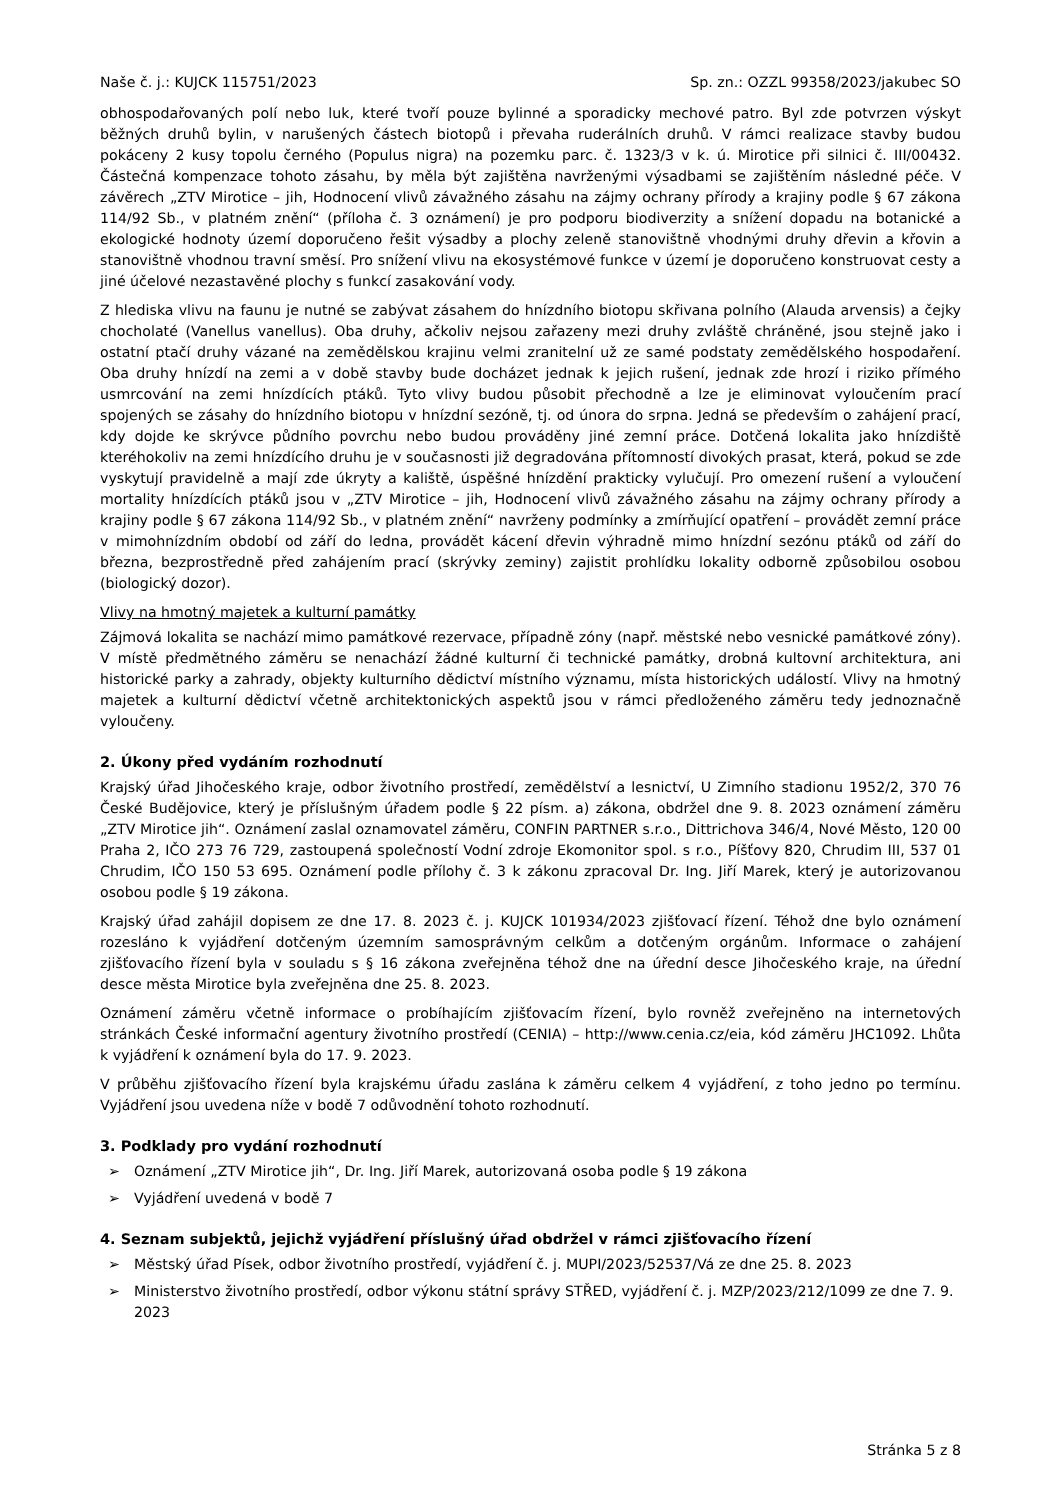Naše č. j.: KUJCK 115751/2023 Sp. zn.: OZZL 99358/2023/jakubec SO
obhospodařovaných polí nebo luk, které tvoří pouze bylinné a sporadicky mechové patro. Byl zde potvrzen výskyt běžných druhů bylin, v narušených částech biotopů i převaha ruderálních druhů. V rámci realizace stavby budou pokáceny 2 kusy topolu černého (Populus nigra) na pozemku parc. č. 1323/3 v k. ú. Mirotice při silnici č. III/00432. Částečná kompenzace tohoto zásahu, by měla být zajištěna navrženými výsadbami se zajištěním následné péče. V závěrech „ZTV Mirotice – jih, Hodnocení vlivů závažného zásahu na zájmy ochrany přírody a krajiny podle § 67 zákona 114/92 Sb., v platném znění“ (příloha č. 3 oznámení) je pro podporu biodiverzity a snížení dopadu na botanické a ekologické hodnoty území doporučeno řešit výsadby a plochy zeleně stanovištně vhodnými druhy dřevin a křovin a stanovištně vhodnou travní směsí. Pro snížení vlivu na ekosystémové funkce v území je doporučeno konstruovat cesty a jiné účelové nezastavěné plochy s funkcí zasakování vody.
Z hlediska vlivu na faunu je nutné se zabývat zásahem do hnízdního biotopu skřivana polního (Alauda arvensis) a čejky chocholaté (Vanellus vanellus). Oba druhy, ačkoliv nejsou zařazeny mezi druhy zvláště chráněné, jsou stejně jako i ostatní ptačí druhy vázané na zemědělskou krajinu velmi zranitelní už ze samé podstaty zemědělského hospodaření. Oba druhy hnízdí na zemi a v době stavby bude docházet jednak k jejich rušení, jednak zde hrozí i riziko přímého usmrcování na zemi hnízdících ptáků. Tyto vlivy budou působit přechodně a lze je eliminovat vyloučením prací spojených se zásahy do hnízdního biotopu v hnízdní sezóně, tj. od února do srpna. Jedná se především o zahájení prací, kdy dojde ke skrývce půdního povrchu nebo budou prováděny jiné zemní práce. Dotčená lokalita jako hnízdiště kteréhokoliv na zemi hnízdícího druhu je v současnosti již degradována přítomností divokých prasat, která, pokud se zde vyskytují pravidelně a mají zde úkryty a kaliště, úspěšné hnízdění prakticky vylučují. Pro omezení rušení a vyloučení mortality hnízdících ptáků jsou v „ZTV Mirotice – jih, Hodnocení vlivů závažného zásahu na zájmy ochrany přírody a krajiny podle § 67 zákona 114/92 Sb., v platném znění“ navrženy podmínky a zmírňující opatření – provádět zemní práce v mimohnízdním období od září do ledna, provádět kácení dřevin výhradně mimo hnízdní sezónu ptáků od září do března, bezprostředně před zahájením prací (skrývky zeminy) zajistit prohlídku lokality odborně způsobilou osobou (biologický dozor).
Vlivy na hmotný majetek a kulturní památky
Zájmová lokalita se nachází mimo památkové rezervace, případně zóny (např. městské nebo vesnické památkové zóny). V místě předmětného záměru se nenachází žádné kulturní či technické památky, drobná kultovní architektura, ani historické parky a zahrady, objekty kulturního dědictví místního významu, místa historických událostí. Vlivy na hmotný majetek a kulturní dědictví včetně architektonických aspektů jsou v rámci předloženého záměru tedy jednoznačně vyloučeny.
2. Úkony před vydáním rozhodnutí
Krajský úřad Jihočeského kraje, odbor životního prostředí, zemědělství a lesnictví, U Zimního stadionu 1952/2, 370 76 České Budějovice, který je příslušným úřadem podle § 22 písm. a) zákona, obdržel dne 9. 8. 2023 oznámení záměru „ZTV Mirotice jih“. Oznámení zaslal oznamovatel záměru, CONFIN PARTNER s.r.o., Dittrichova 346/4, Nové Město, 120 00 Praha 2, IČO 273 76 729, zastoupená společností Vodní zdroje Ekomonitor spol. s r.o., Píšťovy 820, Chrudim III, 537 01 Chrudim, IČO 150 53 695. Oznámení podle přílohy č. 3 k zákonu zpracoval Dr. Ing. Jiří Marek, který je autorizovanou osobou podle § 19 zákona.
Krajský úřad zahájil dopisem ze dne 17. 8. 2023 č. j. KUJCK 101934/2023 zjišťovací řízení. Téhož dne bylo oznámení rozesláno k vyjádření dotčeným územním samosprávným celkům a dotčeným orgánům. Informace o zahájení zjišťovacího řízení byla v souladu s § 16 zákona zveřejněna téhož dne na úřední desce Jihočeského kraje, na úřední desce města Mirotice byla zveřejněna dne 25. 8. 2023.
Oznámení záměru včetně informace o probíhajícím zjišťovacím řízení, bylo rovněž zveřejněno na internetových stránkách České informační agentury životního prostředí (CENIA) – http://www.cenia.cz/eia, kód záměru JHC1092. Lhůta k vyjádření k oznámení byla do 17. 9. 2023.
V průběhu zjišťovacího řízení byla krajskému úřadu zaslána k záměru celkem 4 vyjádření, z toho jedno po termínu. Vyjádření jsou uvedena níže v bodě 7 odůvodnění tohoto rozhodnutí.
3. Podklady pro vydání rozhodnutí
➢ Oznámení „ZTV Mirotice jih“, Dr. Ing. Jiří Marek, autorizovaná osoba podle § 19 zákona
➢ Vyjádření uvedená v bodě 7
4. Seznam subjektů, jejichž vyjádření příslušný úřad obdržel v rámci zjišťovacího řízení
➢ Městský úřad Písek, odbor životního prostředí, vyjádření č. j. MUPI/2023/52537/Vá ze dne 25. 8. 2023
➢ Ministerstvo životního prostředí, odbor výkonu státní správy STŘED, vyjádření č. j. MZP/2023/212/1099 ze dne 7. 9. 2023
Stránka 5 z 8